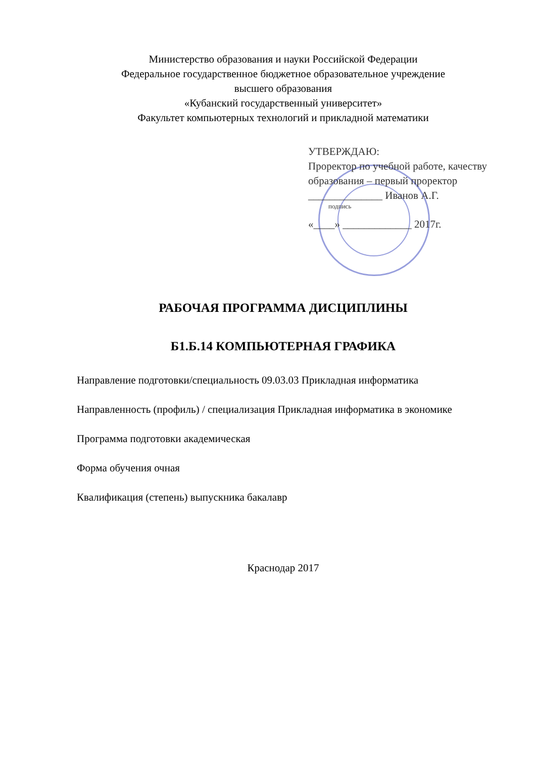Министерство образования и науки Российской Федерации
Федеральное государственное бюджетное образовательное учреждение
высшего образования
«Кубанский государственный университет»
Факультет компьютерных технологий и прикладной математики
УТВЕРЖДАЮ:
Проректор по учебной работе, качеству образования – первый проректор
______________ Иванов А.Г.
подпись
«____» _____________ 2017г.
РАБОЧАЯ ПРОГРАММА ДИСЦИПЛИНЫ
Б1.Б.14 КОМПЬЮТЕРНАЯ ГРАФИКА
Направление подготовки/специальность 09.03.03 Прикладная информатика
Направленность (профиль) / специализация Прикладная информатика в экономике
Программа подготовки академическая
Форма обучения очная
Квалификация (степень) выпускника бакалавр
Краснодар 2017